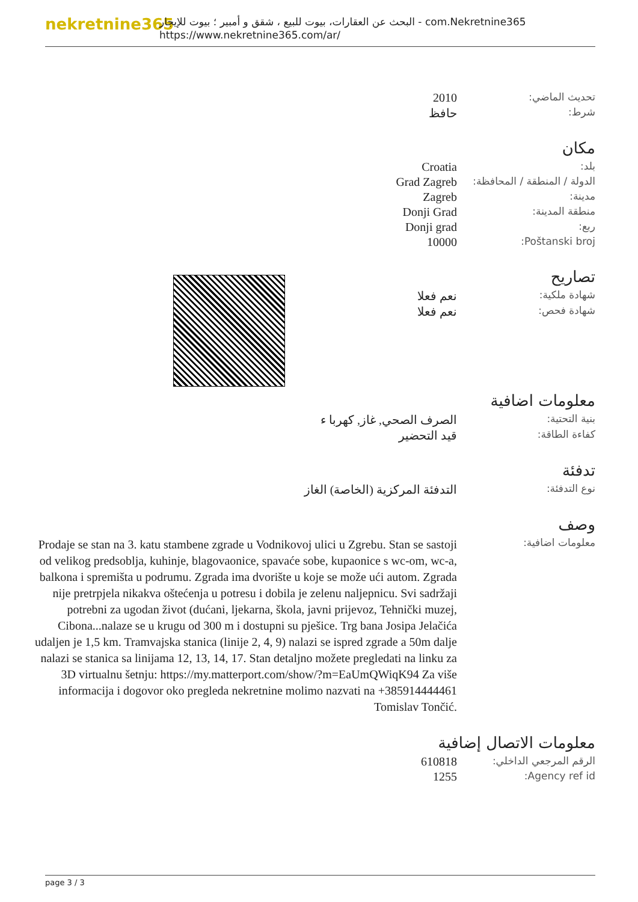nekretnine365
البحث عن العقارات، بيوت للبيع ، شقق و أمبير ؛ بيوت للإيجار - com.Nekretnine365
https://www.nekretnine365.com/ar/
| تحديث الماضي: | 2010 |
| شرط: | حافظ |
مكان
| بلد: | Croatia |
| الدولة / المنطقة / المحافظة: | Grad Zagreb |
| مدينة: | Zagreb |
| منطقة المدينة: | Donji Grad |
| ربع: | Donji grad |
| Poštanski broj: | 10000 |
تصاريح
| شهادة ملكية: | نعم فعلا |
| شهادة فحص: | نعم فعلا |
معلومات اضافية
| بنية التحتية: | الصرف الصحي, غاز, كهربا ء |
| كفاءة الطاقة: | قيد التحضير |
تدفئة
| نوع التدفئة: | التدفئة المركزية (الخاصة) الغاز |
وصف
| معلومات اضافية: | Prodaje se stan na 3. katu stambene zgrade u Vodnikovoj ulici u Zgrebu. Stan se sastoji od velikog predsoblja, kuhinje, blagovaonice, spavaće sobe, kupaonice s wc-om, wc-a, balkona i spremišta u podrumu. Zgrada ima dvorište u koje se može ući autom. Zgrada nije pretrpjela nikakva oštećenja u potresu i dobila je zelenu naljepnicu. Svi sadržaji potrebni za ugodan život (dućani, ljekarna, škola, javni prijevoz, Tehnički muzej, Cibona...nalaze se u krugu od 300 m i dostupni su pješice. Trg bana Josipa Jelačića udaljen je 1,5 km. Tramvajska stanica (linije 2, 4, 9) nalazi se ispred zgrade a 50m dalje nalazi se stanica sa linijama 12, 13, 14, 17. Stan detaljno možete pregledati na linku za 3D virtualnu šetnju: https://my.matterport.com/show/?m=EaUmQWiqK94 Za više informacija i dogovor oko pregleda nekretnine molimo nazvati na +385914444461 Tomislav Tončić. |
معلومات الاتصال إضافية
| الرقم المرجعي الداخلي: | 610818 |
| Agency ref id: | 1255 |
page 3 / 3